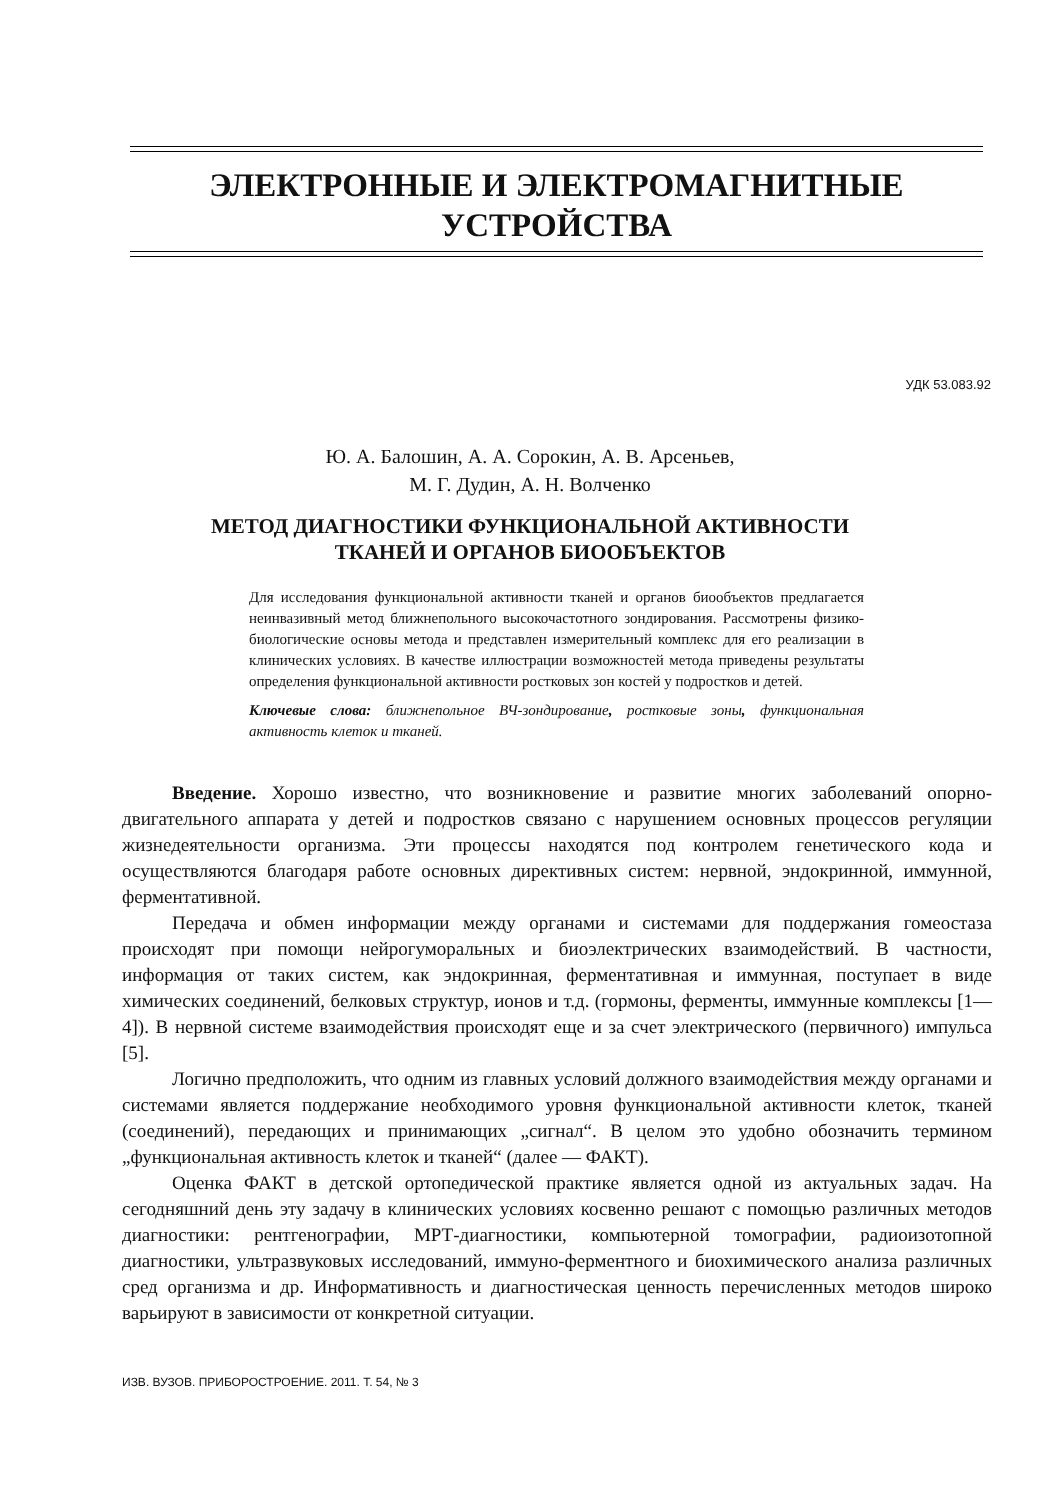ЭЛЕКТРОННЫЕ И ЭЛЕКТРОМАГНИТНЫЕ
УСТРОЙСТВА
УДК 53.083.92
Ю. А. Балошин, А. А. Сорокин, А. В. Арсеньев,
М. Г. Дудин, А. Н. Волченко
МЕТОД ДИАГНОСТИКИ ФУНКЦИОНАЛЬНОЙ АКТИВНОСТИ
ТКАНЕЙ И ОРГАНОВ БИООБЪЕКТОВ
Для исследования функциональной активности тканей и органов биообъектов предлагается неинвазивный метод ближнепольного высокочастотного зондирования. Рассмотрены физико-биологические основы метода и представлен измерительный комплекс для его реализации в клинических условиях. В качестве иллюстрации возможностей метода приведены результаты определения функциональной активности ростковых зон костей у подростков и детей.
Ключевые слова: ближнепольное ВЧ-зондирование, ростковые зоны, функциональная активность клеток и тканей.
Введение. Хорошо известно, что возникновение и развитие многих заболеваний опорно-двигательного аппарата у детей и подростков связано с нарушением основных процессов регуляции жизнедеятельности организма. Эти процессы находятся под контролем генетического кода и осуществляются благодаря работе основных директивных систем: нервной, эндокринной, иммунной, ферментативной.
Передача и обмен информации между органами и системами для поддержания гомеостаза происходят при помощи нейрогуморальных и биоэлектрических взаимодействий. В частности, информация от таких систем, как эндокринная, ферментативная и иммунная, поступает в виде химических соединений, белковых структур, ионов и т.д. (гормоны, ферменты, иммунные комплексы [1—4]). В нервной системе взаимодействия происходят еще и за счет электрического (первичного) импульса [5].
Логично предположить, что одним из главных условий должного взаимодействия между органами и системами является поддержание необходимого уровня функциональной активности клеток, тканей (соединений), передающих и принимающих „сигнал“. В целом это удобно обозначить термином „функциональная активность клеток и тканей“ (далее — ФАКТ).
Оценка ФАКТ в детской ортопедической практике является одной из актуальных задач. На сегодняшний день эту задачу в клинических условиях косвенно решают с помощью различных методов диагностики: рентгенографии, МРТ-диагностики, компьютерной томографии, радиоизотопной диагностики, ультразвуковых исследований, иммуно-ферментного и биохимического анализа различных сред организма и др. Информативность и диагностическая ценность перечисленных методов широко варьируют в зависимости от конкретной ситуации.
ИЗВ. ВУЗОВ. ПРИБОРОСТРОЕНИЕ. 2011. Т. 54, № 3